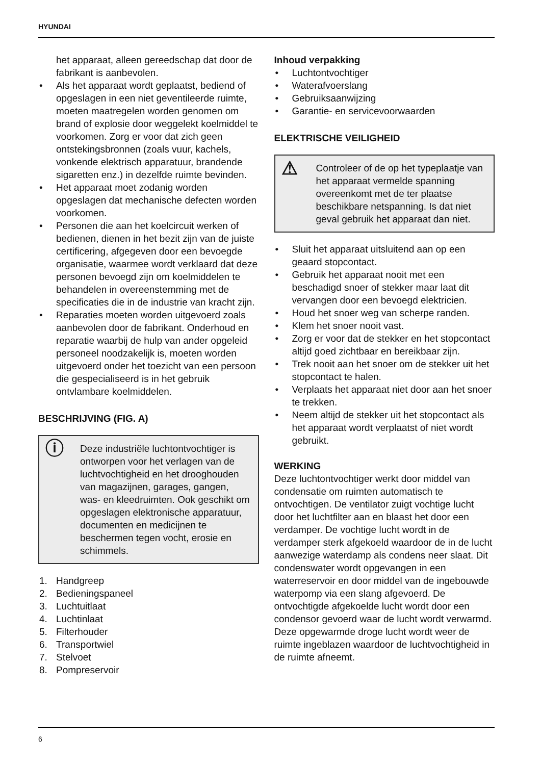HYUNDAI
het apparaat, alleen gereedschap dat door de fabrikant is aanbevolen.
• Als het apparaat wordt geplaatst, bediend of opgeslagen in een niet geventileerde ruimte, moeten maatregelen worden genomen om brand of explosie door weggelekt koelmiddel te voorkomen. Zorg er voor dat zich geen ontstekingsbronnen (zoals vuur, kachels, vonkende elektrisch apparatuur, brandende sigaretten enz.) in dezelfde ruimte bevinden.
• Het apparaat moet zodanig worden opgeslagen dat mechanische defecten worden voorkomen.
• Personen die aan het koelcircuit werken of bedienen, dienen in het bezit zijn van de juiste certificering, afgegeven door een bevoegde organisatie, waarmee wordt verklaard dat deze personen bevoegd zijn om koelmiddelen te behandelen in overeenstemming met de specificaties die in de industrie van kracht zijn.
• Reparaties moeten worden uitgevoerd zoals aanbevolen door de fabrikant. Onderhoud en reparatie waarbij de hulp van ander opgeleid personeel noodzakelijk is, moeten worden uitgevoerd onder het toezicht van een persoon die gespecialiseerd is in het gebruik ontvlambare koelmiddelen.
BESCHRIJVING (FIG. A)
ⓘ Deze industriële luchtontvochtiger is ontworpen voor het verlagen van de luchtvochtigheid en het drooghouden van magazijnen, garages, gangen, was- en kleedruimten. Ook geschikt om opgeslagen elektronische apparatuur, documenten en medicijnen te beschermen tegen vocht, erosie en schimmels.
1. Handgreep
2. Bedieningspaneel
3. Luchtuitlaat
4. Luchtinlaat
5. Filterhouder
6. Transportwiel
7. Stelvoet
8. Pompreservoir
Inhoud verpakking
• Luchtontvochtiger
• Waterafvoerslang
• Gebruiksaanwijzing
• Garantie- en servicevoorwaarden
ELEKTRISCHE VEILIGHEID
⚠ Controleer of de op het typeplaatje van het apparaat vermelde spanning overeenkomt met de ter plaatse beschikbare netspanning. Is dat niet geval gebruik het apparaat dan niet.
• Sluit het apparaat uitsluitend aan op een geaard stopcontact.
• Gebruik het apparaat nooit met een beschadigd snoer of stekker maar laat dit vervangen door een bevoegd elektricien.
• Houd het snoer weg van scherpe randen.
• Klem het snoer nooit vast.
• Zorg er voor dat de stekker en het stopcontact altijd goed zichtbaar en bereikbaar zijn.
• Trek nooit aan het snoer om de stekker uit het stopcontact te halen.
• Verplaats het apparaat niet door aan het snoer te trekken.
• Neem altijd de stekker uit het stopcontact als het apparaat wordt verplaatst of niet wordt gebruikt.
WERKING
Deze luchtontvochtiger werkt door middel van condensatie om ruimten automatisch te ontvochtigen. De ventilator zuigt vochtige lucht door het luchtfilter aan en blaast het door een verdamper. De vochtige lucht wordt in de verdamper sterk afgekoeld waardoor de in de lucht aanwezige waterdamp als condens neer slaat. Dit condenswater wordt opgevangen in een waterreservoir en door middel van de ingebouwde waterpomp via een slang afgevoerd. De ontvochtigde afgekoelde lucht wordt door een condensor gevoerd waar de lucht wordt verwarmd. Deze opgewarmde droge lucht wordt weer de ruimte ingeblazen waardoor de luchtvochtigheid in de ruimte afneemt.
6